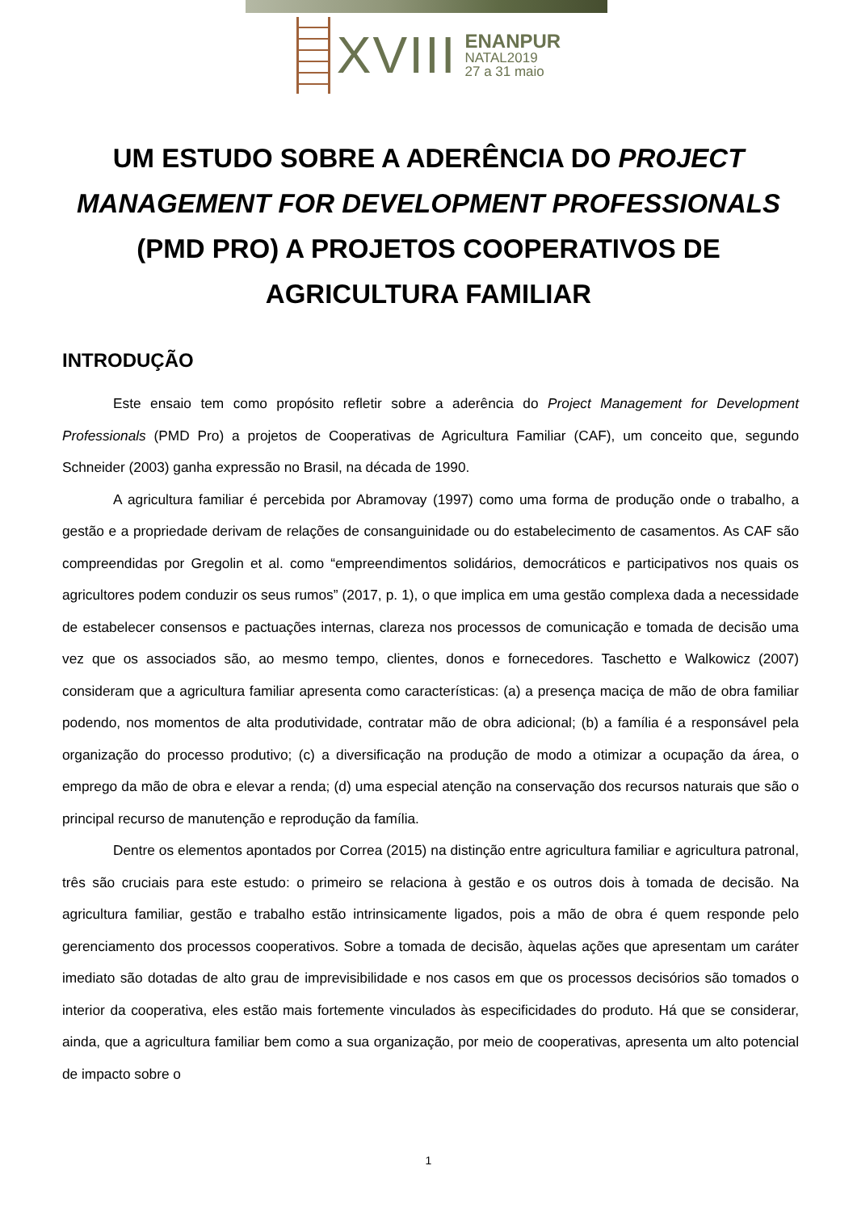XVIII
ENANPUR
NATAL2019
27 a 31 maio
UM ESTUDO SOBRE A ADERÊNCIA DO PROJECT MANAGEMENT FOR DEVELOPMENT PROFESSIONALS (PMD PRO) A PROJETOS COOPERATIVOS DE AGRICULTURA FAMILIAR
INTRODUÇÃO
Este ensaio tem como propósito refletir sobre a aderência do Project Management for Development Professionals (PMD Pro) a projetos de Cooperativas de Agricultura Familiar (CAF), um conceito que, segundo Schneider (2003) ganha expressão no Brasil, na década de 1990.
A agricultura familiar é percebida por Abramovay (1997) como uma forma de produção onde o trabalho, a gestão e a propriedade derivam de relações de consanguinidade ou do estabelecimento de casamentos. As CAF são compreendidas por Gregolin et al. como “empreendimentos solidários, democráticos e participativos nos quais os agricultores podem conduzir os seus rumos” (2017, p. 1), o que implica em uma gestão complexa dada a necessidade de estabelecer consensos e pactuações internas, clareza nos processos de comunicação e tomada de decisão uma vez que os associados são, ao mesmo tempo, clientes, donos e fornecedores. Taschetto e Walkowicz (2007) consideram que a agricultura familiar apresenta como características: (a) a presença maciça de mão de obra familiar podendo, nos momentos de alta produtividade, contratar mão de obra adicional; (b) a família é a responsável pela organização do processo produtivo; (c) a diversificação na produção de modo a otimizar a ocupação da área, o emprego da mão de obra e elevar a renda; (d) uma especial atenção na conservação dos recursos naturais que são o principal recurso de manutenção e reprodução da família.
Dentre os elementos apontados por Correa (2015) na distinção entre agricultura familiar e agricultura patronal, três são cruciais para este estudo: o primeiro se relaciona à gestão e os outros dois à tomada de decisão. Na agricultura familiar, gestão e trabalho estão intrinsicamente ligados, pois a mão de obra é quem responde pelo gerenciamento dos processos cooperativos. Sobre a tomada de decisão, àquelas ações que apresentam um caráter imediato são dotadas de alto grau de imprevisibilidade e nos casos em que os processos decisórios são tomados o interior da cooperativa, eles estão mais fortemente vinculados às especificidades do produto. Há que se considerar, ainda, que a agricultura familiar bem como a sua organização, por meio de cooperativas, apresenta um alto potencial de impacto sobre o
1